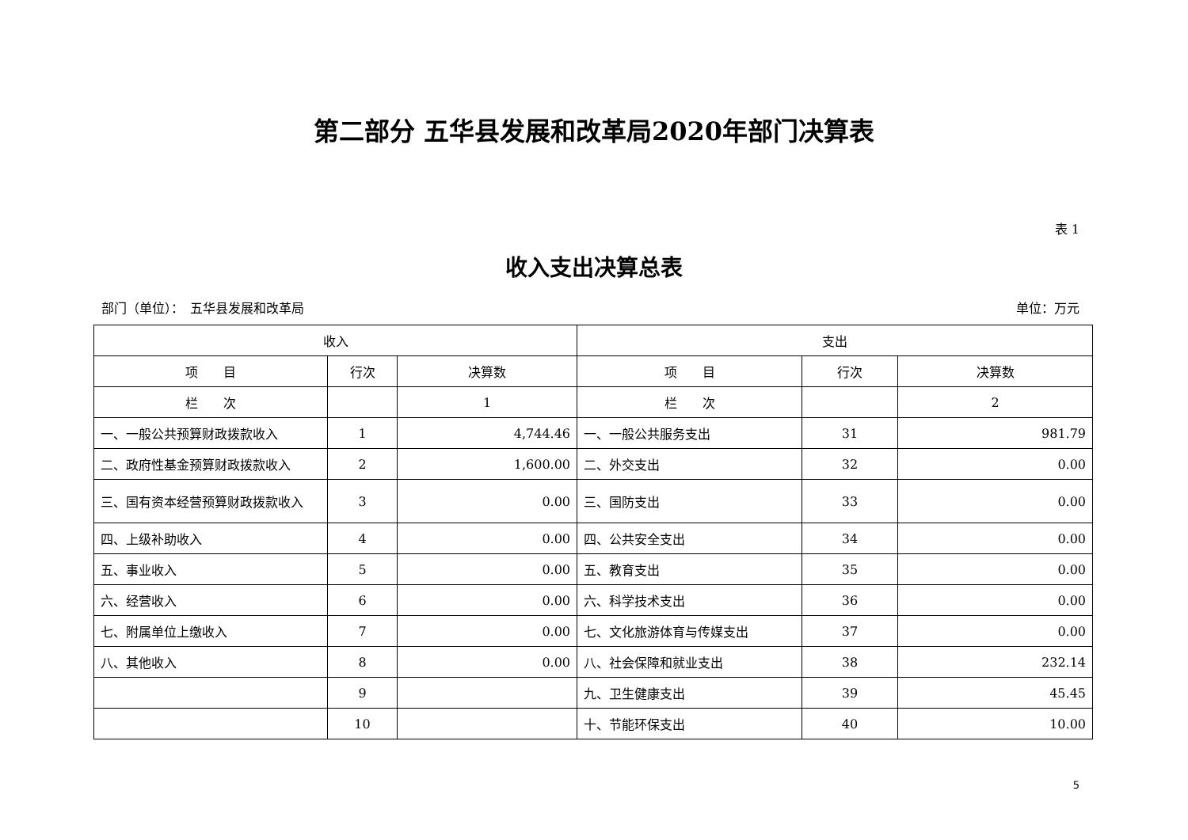第二部分 五华县发展和改革局2020年部门决算表
表 1
收入支出决算总表
部门（单位）：　五华县发展和改革局 单位：万元
| 收入 | | | 支出 | | |
| --- | --- | --- | --- | --- | --- |
| 项 目 | 行次 | 决算数 | 项 目 | 行次 | 决算数 |
| 栏 次 | | 1 | 栏 次 | | 2 |
| 一、一般公共预算财政拨款收入 | 1 | 4,744.46 | 一、一般公共服务支出 | 31 | 981.79 |
| 二、政府性基金预算财政拨款收入 | 2 | 1,600.00 | 二、外交支出 | 32 | 0.00 |
| 三、国有资本经营预算财政拨款收入 | 3 | 0.00 | 三、国防支出 | 33 | 0.00 |
| 四、上级补助收入 | 4 | 0.00 | 四、公共安全支出 | 34 | 0.00 |
| 五、事业收入 | 5 | 0.00 | 五、教育支出 | 35 | 0.00 |
| 六、经营收入 | 6 | 0.00 | 六、科学技术支出 | 36 | 0.00 |
| 七、附属单位上缴收入 | 7 | 0.00 | 七、文化旅游体育与传媒支出 | 37 | 0.00 |
| 八、其他收入 | 8 | 0.00 | 八、社会保障和就业支出 | 38 | 232.14 |
| | 9 | | 九、卫生健康支出 | 39 | 45.45 |
| | 10 | | 十、节能环保支出 | 40 | 10.00 |
5